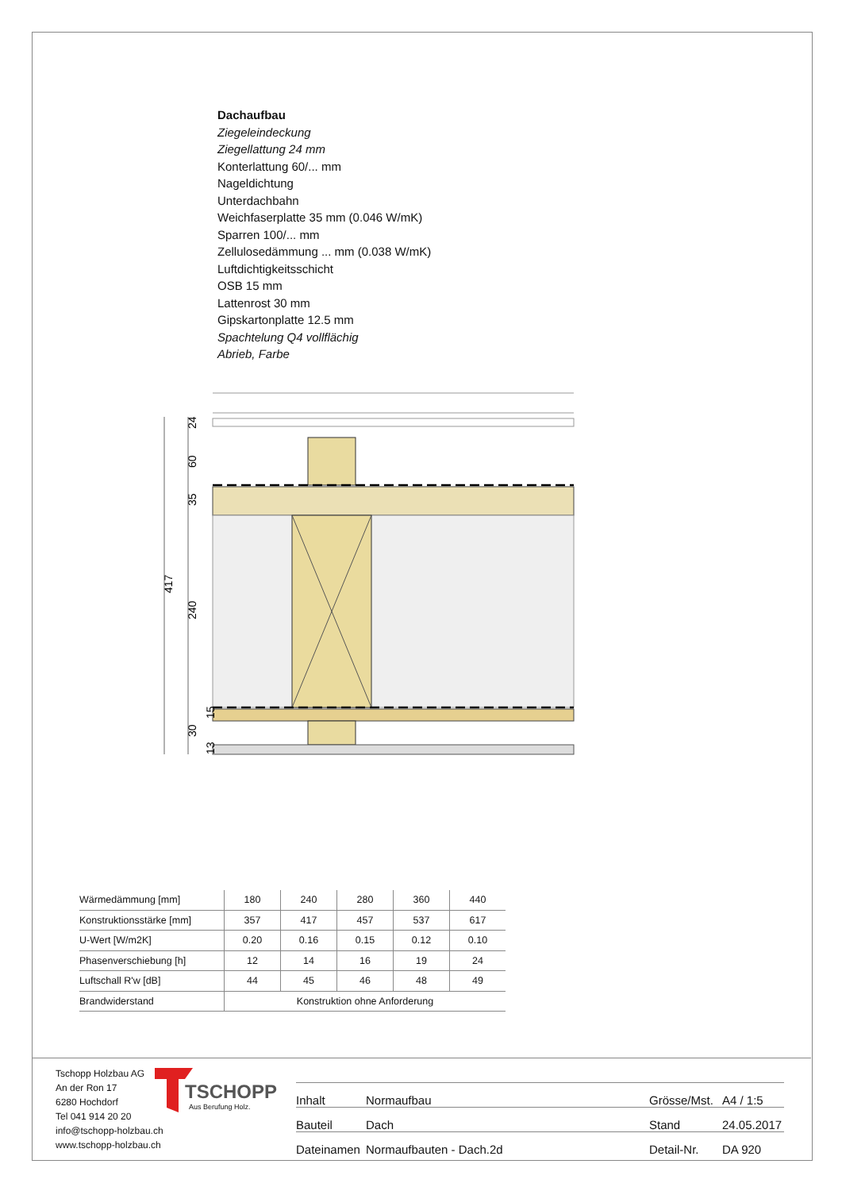Dachaufbau
Ziegeleindeckung
Ziegellattung 24 mm
Konterlattung 60/... mm
Nageldichtung
Unterdachbahn
Weichfaserplatte 35 mm (0.046 W/mK)
Sparren 100/... mm
Zellulosedämmung ... mm (0.038 W/mK)
Luftdichtigkeitsschicht
OSB 15 mm
Lattenrost 30 mm
Gipskartonplatte 12.5 mm
Spachtelung Q4 vollflächig
Abrieb, Farbe
417
24
60
35
240
15
30
13
| Wärmedämmung [mm] | 180 | 240 | 280 | 360 | 440 |
| Konstruktionsstärke [mm] | 357 | 417 | 457 | 537 | 617 |
| U-Wert [W/m2K] | 0.20 | 0.16 | 0.15 | 0.12 | 0.10 |
| Phasenverschiebung [h] | 12 | 14 | 16 | 19 | 24 |
| Luftschall R'w [dB] | 44 | 45 | 46 | 48 | 49 |
| Brandwiderstand | Konstruktion ohne Anforderung | | | | |
Tschopp Holzbau AG
An der Ron 17
6280 Hochdorf
Tel 041 914 20 20
info@tschopp-holzbau.ch
www.tschopp-holzbau.ch
TSCHOPP
Aus Berufung Holz.
| Inhalt | Normaufbau | Grösse/Mst. | A4 / 1:5 |
| Bauteil | Dach | Stand | 24.05.2017 |
| Dateinamen | Normaufbauten - Dach.2d | Detail-Nr. | DA 920 |